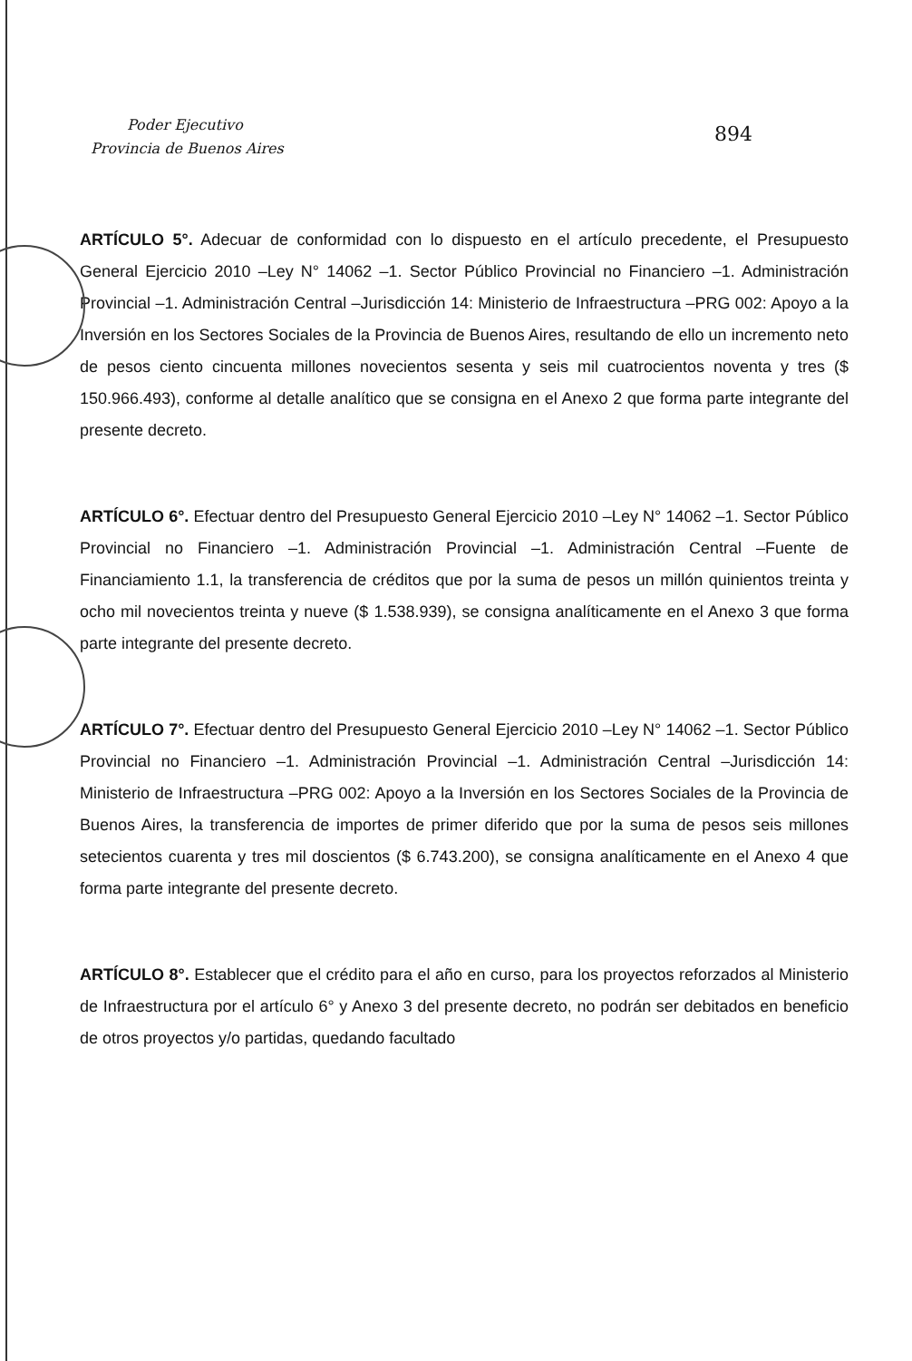Poder Ejecutivo
Provincia de Buenos Aires
894
ARTÍCULO 5°. Adecuar de conformidad con lo dispuesto en el artículo precedente, el Presupuesto General Ejercicio 2010 –Ley N° 14062 –1. Sector Público Provincial no Financiero –1. Administración Provincial –1. Administración Central –Jurisdicción 14: Ministerio de Infraestructura –PRG 002: Apoyo a la Inversión en los Sectores Sociales de la Provincia de Buenos Aires, resultando de ello un incremento neto de pesos ciento cincuenta millones novecientos sesenta y seis mil cuatrocientos noventa y tres ($ 150.966.493), conforme al detalle analítico que se consigna en el Anexo 2 que forma parte integrante del presente decreto.
ARTÍCULO 6°. Efectuar dentro del Presupuesto General Ejercicio 2010 –Ley N° 14062 –1. Sector Público Provincial no Financiero –1. Administración Provincial –1. Administración Central –Fuente de Financiamiento 1.1, la transferencia de créditos que por la suma de pesos un millón quinientos treinta y ocho mil novecientos treinta y nueve ($ 1.538.939), se consigna analíticamente en el Anexo 3 que forma parte integrante del presente decreto.
ARTÍCULO 7°. Efectuar dentro del Presupuesto General Ejercicio 2010 –Ley N° 14062 –1. Sector Público Provincial no Financiero –1. Administración Provincial –1. Administración Central –Jurisdicción 14: Ministerio de Infraestructura –PRG 002: Apoyo a la Inversión en los Sectores Sociales de la Provincia de Buenos Aires, la transferencia de importes de primer diferido que por la suma de pesos seis millones setecientos cuarenta y tres mil doscientos ($ 6.743.200), se consigna analíticamente en el Anexo 4 que forma parte integrante del presente decreto.
ARTÍCULO 8°. Establecer que el crédito para el año en curso, para los proyectos reforzados al Ministerio de Infraestructura por el artículo 6° y Anexo 3 del presente decreto, no podrán ser debitados en beneficio de otros proyectos y/o partidas, quedando facultado